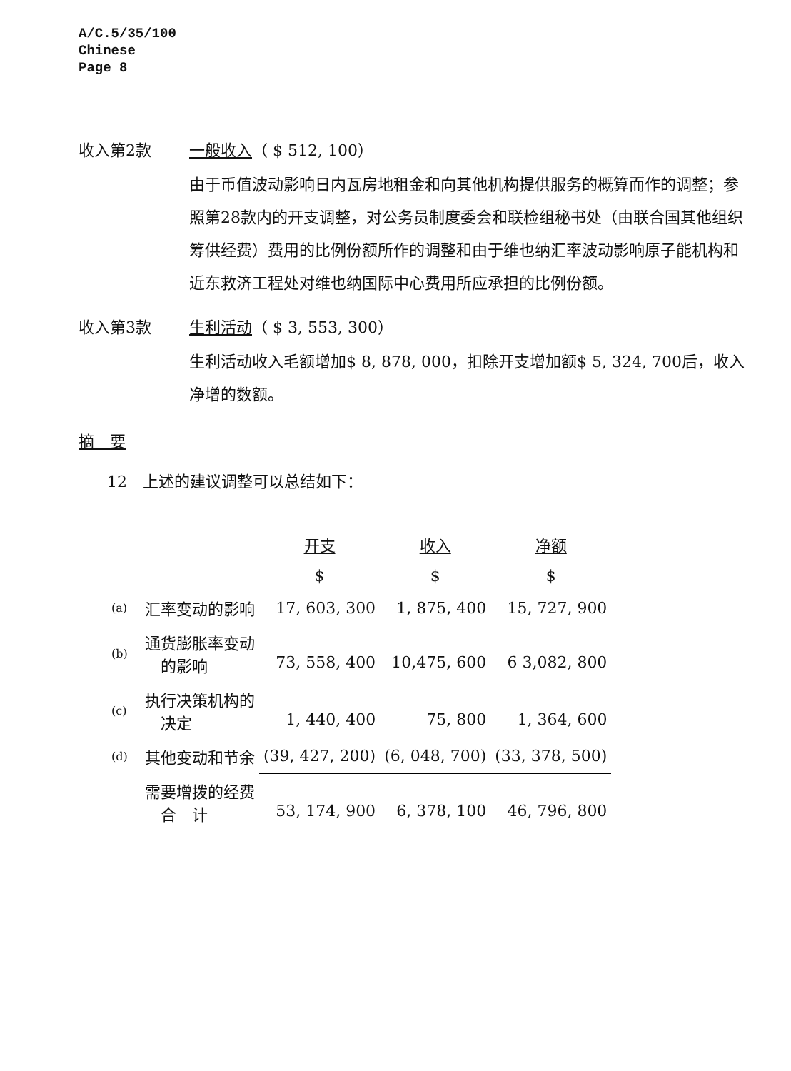A/C.5/35/100
Chinese
Page 8
收入第2款 一般收入（ $ 512, 100）
由于币值波动影响日内瓦房地租金和向其他机构提供服务的概算而作的调整；参照第28款内的开支调整，对公务员制度委会和联检组秘书处（由联合国其他组织筹供经费）费用的比例份额所作的调整和由于维也纳汇率波动影响原子能机构和近东救济工程处对维也纳国际中心费用所应承担的比例份额。
收入第3款 生利活动（ $ 3, 553, 300）
生利活动收入毛额增加$ 8, 878, 000，扣除开支增加额$ 5, 324, 700后，收入净增的数额。
摘　要
12　上述的建议调整可以总结如下：
| | | 开支 | 收入 | 净额 |
| --- | --- | --- | --- | --- |
| | | $ | $ | $ |
| (a) | 汇率变动的影响 | 17, 603, 300 | 1, 875, 400 | 15, 727, 900 |
| (b) | 通货膨胀率变动 的影响 | 73, 558, 400 | 10,475, 600 | 6 3,082, 800 |
| (c) | 执行决策机构的 决定 | 1, 440, 400 | 75, 800 | 1, 364, 600 |
| (d) | 其他变动和节余 | (39, 427, 200) | (6, 048, 700) | (33, 378, 500) |
| | 需要增拨的经费 合 计 | 53, 174, 900 | 6, 378, 100 | 46, 796, 800 |